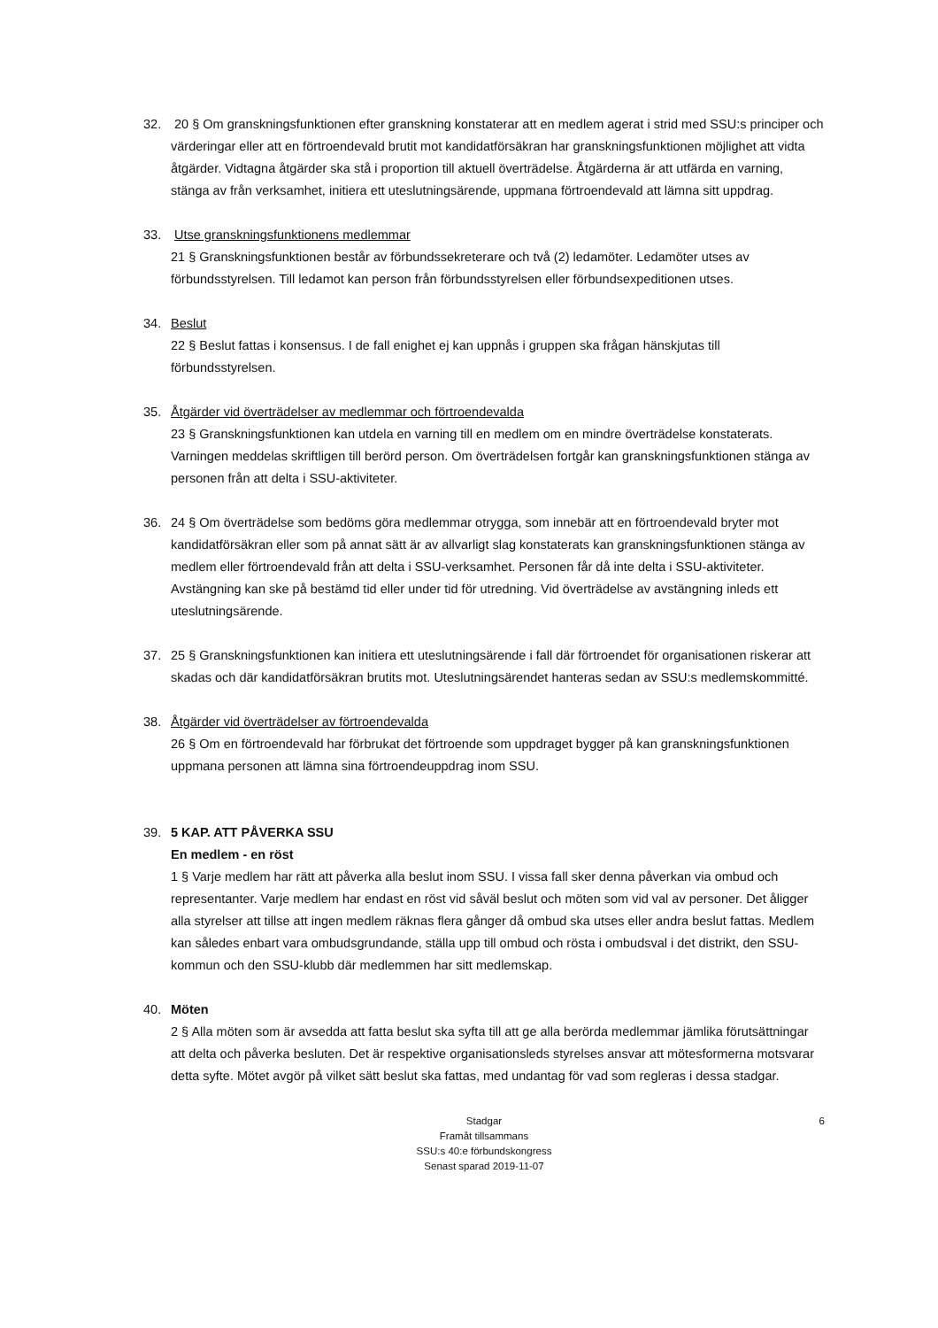32. 20 § Om granskningsfunktionen efter granskning konstaterar att en medlem agerat i strid med SSU:s principer och värderingar eller att en förtroendevald brutit mot kandidatförsäkran har granskningsfunktionen möjlighet att vidta åtgärder. Vidtagna åtgärder ska stå i proportion till aktuell överträdelse. Åtgärderna är att utfärda en varning, stänga av från verksamhet, initiera ett uteslutningsärende, uppmana förtroendevald att lämna sitt uppdrag.
33. Utse granskningsfunktionens medlemmar
21 § Granskningsfunktionen består av förbundssekreterare och två (2) ledamöter. Ledamöter utses av förbundsstyrelsen. Till ledamot kan person från förbundsstyrelsen eller förbundsexpeditionen utses.
34. Beslut
22 § Beslut fattas i konsensus. I de fall enighet ej kan uppnås i gruppen ska frågan hänskjutas till förbundsstyrelsen.
35. Åtgärder vid överträdelser av medlemmar och förtroendevalda
23 § Granskningsfunktionen kan utdela en varning till en medlem om en mindre överträdelse konstaterats. Varningen meddelas skriftligen till berörd person. Om överträdelsen fortgår kan granskningsfunktionen stänga av personen från att delta i SSU-aktiviteter.
36. 24 § Om överträdelse som bedöms göra medlemmar otrygga, som innebär att en förtroendevald bryter mot kandidatförsäkran eller som på annat sätt är av allvarligt slag konstaterats kan granskningsfunktionen stänga av medlem eller förtroendevald från att delta i SSU-verksamhet. Personen får då inte delta i SSU-aktiviteter. Avstängning kan ske på bestämd tid eller under tid för utredning. Vid överträdelse av avstängning inleds ett uteslutningsärende.
37. 25 § Granskningsfunktionen kan initiera ett uteslutningsärende i fall där förtroendet för organisationen riskerar att skadas och där kandidatförsäkran brutits mot. Uteslutningsärendet hanteras sedan av SSU:s medlemskommitté.
38. Åtgärder vid överträdelser av förtroendevalda
26 § Om en förtroendevald har förbrukat det förtroende som uppdraget bygger på kan granskningsfunktionen uppmana personen att lämna sina förtroendeuppdrag inom SSU.
39. 5 KAP. ATT PÅVERKA SSU
En medlem - en röst
1 § Varje medlem har rätt att påverka alla beslut inom SSU. I vissa fall sker denna påverkan via ombud och representanter. Varje medlem har endast en röst vid såväl beslut och möten som vid val av personer. Det åligger alla styrelser att tillse att ingen medlem räknas flera gånger då ombud ska utses eller andra beslut fattas. Medlem kan således enbart vara ombudsgrundande, ställa upp till ombud och rösta i ombudsval i det distrikt, den SSU-kommun och den SSU-klubb där medlemmen har sitt medlemskap.
40. Möten
2 § Alla möten som är avsedda att fatta beslut ska syfta till att ge alla berörda medlemmar jämlika förutsättningar att delta och påverka besluten. Det är respektive organisationsleds styrelses ansvar att mötesformerna motsvarar detta syfte. Mötet avgör på vilket sätt beslut ska fattas, med undantag för vad som regleras i dessa stadgar.
6 Stadgar
Framåt tillsammans
SSU:s 40:e förbundskongress
Senast sparad 2019-11-07